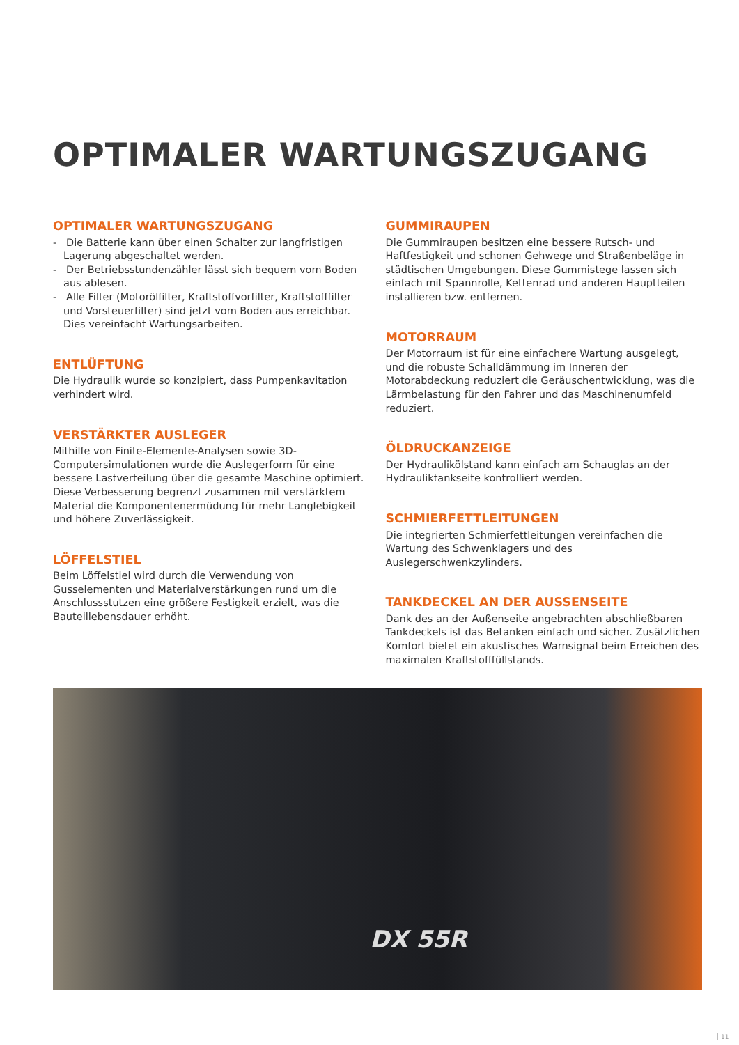OPTIMALER WARTUNGSZUGANG
OPTIMALER WARTUNGSZUGANG
- Die Batterie kann über einen Schalter zur langfristigen Lagerung abgeschaltet werden.
- Der Betriebsstundenzähler lässt sich bequem vom Boden aus ablesen.
- Alle Filter (Motorölfilter, Kraftstoffvorfilter, Kraftstofffilter und Vorsteuerfilter) sind jetzt vom Boden aus erreichbar. Dies vereinfacht Wartungsarbeiten.
ENTLÜFTUNG
Die Hydraulik wurde so konzipiert, dass Pumpenkavitation verhindert wird.
VERSTÄRKTER AUSLEGER
Mithilfe von Finite-Elemente-Analysen sowie 3D-Computersimulationen wurde die Auslegerform für eine bessere Lastverteilung über die gesamte Maschine optimiert. Diese Verbesserung begrenzt zusammen mit verstärktem Material die Komponentenermüdung für mehr Langlebigkeit und höhere Zuverlässigkeit.
LÖFFELSTIEL
Beim Löffelstiel wird durch die Verwendung von Gusselementen und Materialverstärkungen rund um die Anschlussstutzen eine größere Festigkeit erzielt, was die Bauteillebensdauer erhöht.
GUMMIRAUPEN
Die Gummiraupen besitzen eine bessere Rutsch- und Haftfestigkeit und schonen Gehwege und Straßenbeläge in städtischen Umgebungen. Diese Gummistege lassen sich einfach mit Spannrolle, Kettenrad und anderen Hauptteilen installieren bzw. entfernen.
MOTORRAUM
Der Motorraum ist für eine einfachere Wartung ausgelegt, und die robuste Schalldämmung im Inneren der Motorabdeckung reduziert die Geräuschentwicklung, was die Lärmbelastung für den Fahrer und das Maschinenumfeld reduziert.
ÖLDRUCKANZEIGE
Der Hydraulikölstand kann einfach am Schauglas an der Hydrauliktankseite kontrolliert werden.
SCHMIERFETTLEITUNGEN
Die integrierten Schmierfettleitungen vereinfachen die Wartung des Schwenklagers und des Auslegerschwenkzylinders.
TANKDECKEL AN DER AUSSENSEITE
Dank des an der Außenseite angebrachten abschließbaren Tankdeckels ist das Betanken einfach und sicher. Zusätzlichen Komfort bietet ein akustisches Warnsignal beim Erreichen des maximalen Kraftstofffüllstands.
DX 55R
11